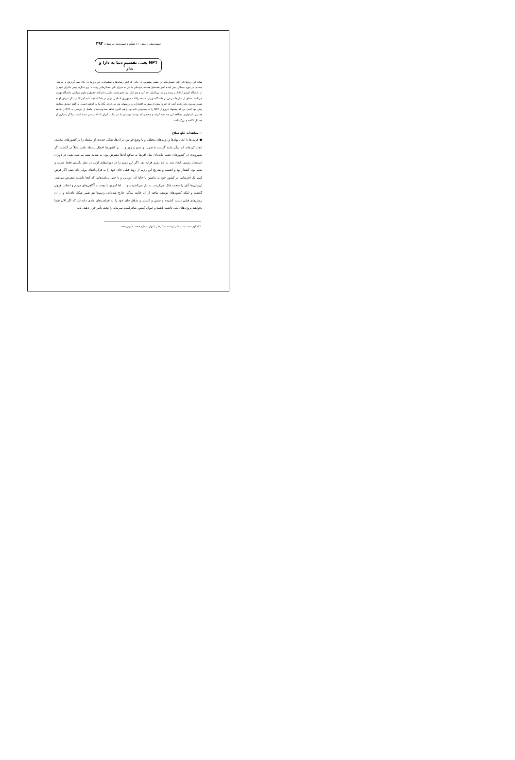استعدادهای درخشان /۶۰ گفتگو با استعدادهای درخشان / ۳۹۳
NPT یعنی تقسیم دنیا به دارا و ندار <sup>*</sup>
شاید این روزها نام دکتر عسکرخانی را بیشتر بشنویم. در حالی که اکثر رسانه‌ها و مطبوعات این روزها در حال تهیه گزارش و خبرهای مختلف در مورد مسائل پیش آمده اخیر هسته‌ای هستند، دوستان ما نیز به سراغ دکتر عسکرخانی رفته‌اند. وی سال‌ها پیش دکترای خود را از دانشگاه کوئینز کانادا در رشته روابط بین‌الملل اخذ کرد و هم اینک نیز عضو هیئت علمی دانشکده حقوق و علوم سیاسی دانشگاه تهران می‌باشد. جدای از سال‌ها تدریس در دانشگاه تهران، سابقه وکالت جمهوری اسلامی ایران در دادگاه لاهه علیه آمریکا از دیگر سوابق او به شمار می‌رود. ولی شاید آنچه که امروز بیش از پیش بر افتخارات و ارزشهای وی می‌افزاید نگاه ما به گذشته است. به گفته خودش سال‌ها پیش تنها کسی بود که پیشنهاد خروج از NPT را به مسئولین داده بود و هم اکنون شاهد محدودیت‌های حاصل از پیوستن به NPT را شاهد هستیم. امیدواریم مطالعه این مصاحبه کوتاه و مختصر که توسط دوستان ما در سایت ایران ۱۴۰۴ منتشر شده است، بیانگر بسیاری از مسائل ناگفته و بزرگ باشد.
○ معاهدات خلع سلاح
● غربی‌ها با ایجاد نهادها و رژیم‌های مختلف و با وضع قوانین در آن‌ها، شکل جدیدی از سلطه را بر کشورهای مختلف ایجاد کرده‌اند که دیگر مانند گذشته با ضرب و شتم و زور و ... بر کشورها اعمال سلطه نکنند. مثلاً در گذشته اگر شهروندی در کشورهای عقب مانده‌ای مثل آفریقا به منافع آن‌ها معترض بود، به شدت تنبیه می‌شد. یعنی در دوران استعمار رژیمی ایجاد شد به نام رژیم قراردادی. اگر این رژیم را در دوران‌های اولیه در نظر بگیریم فقط ضرب و شتم بود، کشتار بود و آهسته و بتدریج این رژیم از روند قبلی جای خود را به قراردادهای پولی داد. یعنی اگر فرض کنیم یک آفریقایی در کشور خود به ماشین یا خانهٔ آن اروپایی و یا حتی برنامه‌هایی که آنجا داشتند متعرض می‌شد، اروپایی‌ها آنان را سخت فلک می‌کردند، به دار می‌کشیدند و ... اما امروز با توجه به آگاهی‌های مردم و انقلاب قرون گذشته و اینکه کشورهای توسعه نیافته از آن حالت بندگی خارج شده‌اند، رژیم‌ها نیز تغییر شکل داده‌اند و از آن روش‌های قبلی دست کشیده و حبس و کشتار و شلاق جای خود را به غرامت‌های مادی داده‌اند، که اگر الان شما بخواهید پروژه‌های ملی داشته باشید و اموال کشور صادرکنندهٔ سرمایه را تحت تأثیر قرار دهید، باید
* گفتگوی محمد ثابت با دکتر ابومحمد عسکرخانی / کیهان، شماره ۱۸۷۲۶، ۸ بهمن ۱۳۸۵